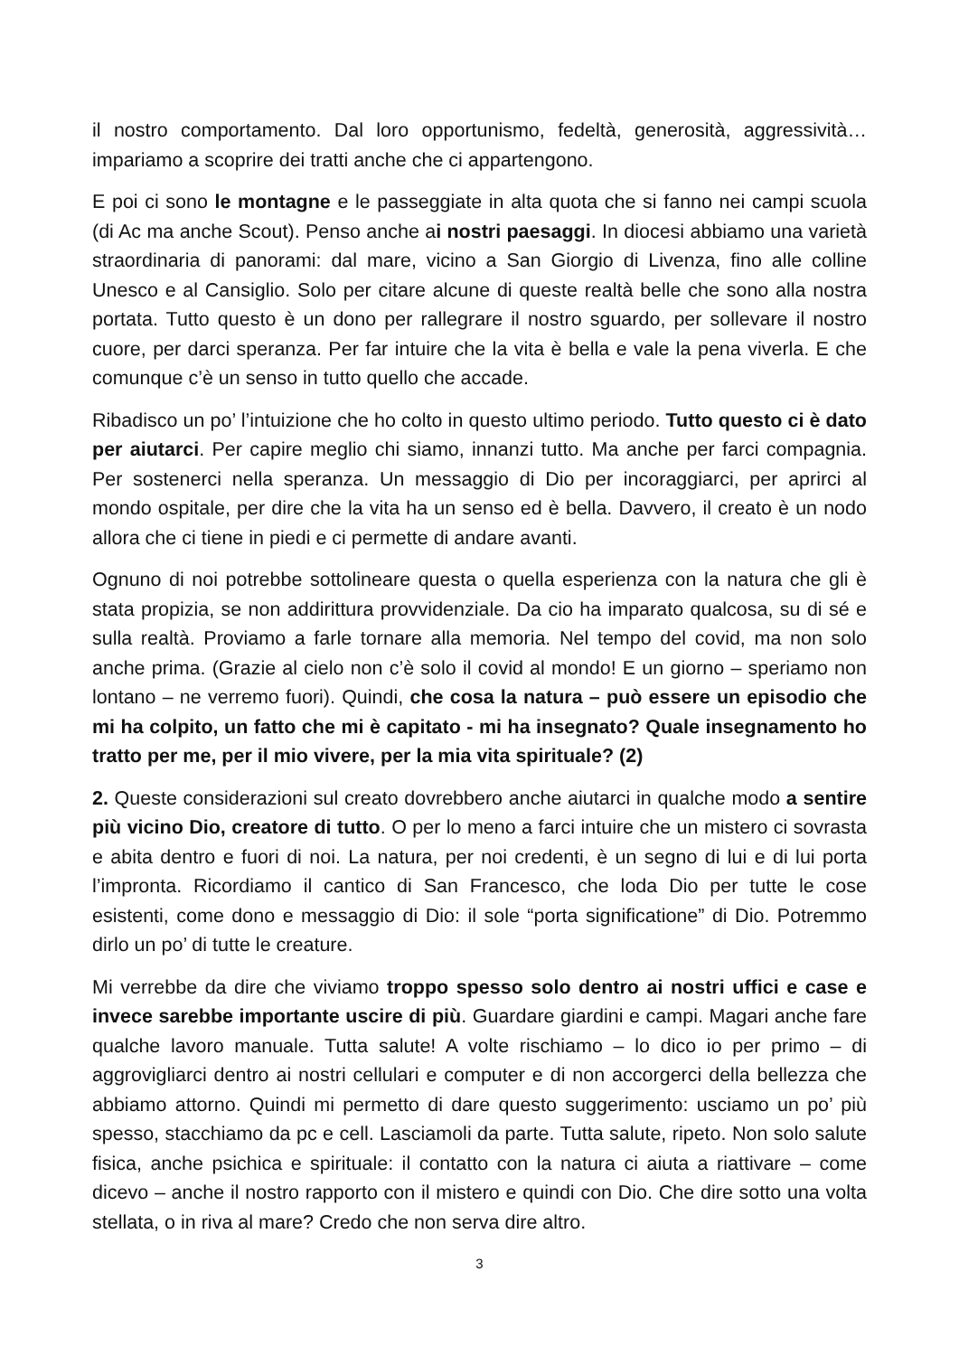il nostro comportamento. Dal loro opportunismo, fedeltà, generosità, aggressività… impariamo a scoprire dei tratti anche che ci appartengono.
E poi ci sono le montagne e le passeggiate in alta quota che si fanno nei campi scuola (di Ac ma anche Scout). Penso anche ai nostri paesaggi. In diocesi abbiamo una varietà straordinaria di panorami: dal mare, vicino a San Giorgio di Livenza, fino alle colline Unesco e al Cansiglio. Solo per citare alcune di queste realtà belle che sono alla nostra portata. Tutto questo è un dono per rallegrare il nostro sguardo, per sollevare il nostro cuore, per darci speranza. Per far intuire che la vita è bella e vale la pena viverla. E che comunque c’è un senso in tutto quello che accade.
Ribadisco un po’ l’intuizione che ho colto in questo ultimo periodo. Tutto questo ci è dato per aiutarci. Per capire meglio chi siamo, innanzi tutto. Ma anche per farci compagnia. Per sostenerci nella speranza. Un messaggio di Dio per incoraggiarci, per aprirci al mondo ospitale, per dire che la vita ha un senso ed è bella. Davvero, il creato è un nodo allora che ci tiene in piedi e ci permette di andare avanti.
Ognuno di noi potrebbe sottolineare questa o quella esperienza con la natura che gli è stata propizia, se non addirittura provvidenziale. Da cio ha imparato qualcosa, su di sé e sulla realtà. Proviamo a farle tornare alla memoria. Nel tempo del covid, ma non solo anche prima. (Grazie al cielo non c’è solo il covid al mondo! E un giorno – speriamo non lontano – ne verremo fuori). Quindi, che cosa la natura – può essere un episodio che mi ha colpito, un fatto che mi è capitato - mi ha insegnato? Quale insegnamento ho tratto per me, per il mio vivere, per la mia vita spirituale? (2)
2. Queste considerazioni sul creato dovrebbero anche aiutarci in qualche modo a sentire più vicino Dio, creatore di tutto. O per lo meno a farci intuire che un mistero ci sovrasta e abita dentro e fuori di noi. La natura, per noi credenti, è un segno di lui e di lui porta l’impronta. Ricordiamo il cantico di San Francesco, che loda Dio per tutte le cose esistenti, come dono e messaggio di Dio: il sole “porta significatione” di Dio. Potremmo dirlo un po’ di tutte le creature.
Mi verrebbe da dire che viviamo troppo spesso solo dentro ai nostri uffici e case e invece sarebbe importante uscire di più. Guardare giardini e campi. Magari anche fare qualche lavoro manuale. Tutta salute! A volte rischiamo – lo dico io per primo – di aggrovigliarci dentro ai nostri cellulari e computer e di non accorgerci della bellezza che abbiamo attorno. Quindi mi permetto di dare questo suggerimento: usciamo un po’ più spesso, stacchiamo da pc e cell. Lasciamoli da parte. Tutta salute, ripeto. Non solo salute fisica, anche psichica e spirituale: il contatto con la natura ci aiuta a riattivare – come dicevo – anche il nostro rapporto con il mistero e quindi con Dio. Che dire sotto una volta stellata, o in riva al mare? Credo che non serva dire altro.
3